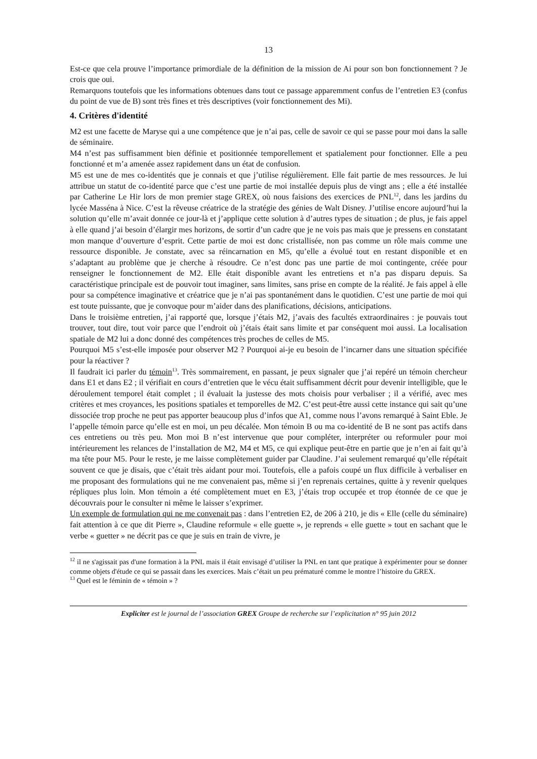13
Est-ce que cela prouve l’importance primordiale de la définition de la mission de Ai pour son bon fonctionnement ? Je crois que oui.
Remarquons toutefois que les informations obtenues dans tout ce passage apparemment confus de l’entretien E3 (confus du point de vue de B) sont très fines et très descriptives (voir fonctionnement des Mi).
4. Critères d'identité
M2 est une facette de Maryse qui a une compétence que je n’ai pas, celle de savoir ce qui se passe pour moi dans la salle de séminaire.
M4 n’est pas suffisamment bien définie et positionnée temporellement et spatialement pour fonctionner. Elle a peu fonctionné et m’a amenée assez rapidement dans un état de confusion.
M5 est une de mes co-identités que je connais et que j’utilise régulièrement. Elle fait partie de mes ressources. Je lui attribue un statut de co-identité parce que c’est une partie de moi installée depuis plus de vingt ans ; elle a été installée par Catherine Le Hir lors de mon premier stage GREX, où nous faisions des exercices de PNL<sup>12</sup>, dans les jardins du lycée Masséna à Nice. C’est la rêveuse créatrice de la stratégie des génies de Walt Disney. J’utilise encore aujourd’hui la solution qu’elle m’avait donnée ce jour-là et j’applique cette solution à d’autres types de situation ; de plus, je fais appel à elle quand j’ai besoin d’élargir mes horizons, de sortir d’un cadre que je ne vois pas mais que je pressens en constatant mon manque d’ouverture d’esprit. Cette partie de moi est donc cristallisée, non pas comme un rôle mais comme une ressource disponible. Je constate, avec sa réincarnation en M5, qu’elle a évolué tout en restant disponible et en s’adaptant au problème que je cherche à résoudre. Ce n’est donc pas une partie de moi contingente, créée pour renseigner le fonctionnement de M2. Elle était disponible avant les entretiens et n’a pas disparu depuis. Sa caractéristique principale est de pouvoir tout imaginer, sans limites, sans prise en compte de la réalité. Je fais appel à elle pour sa compétence imaginative et créatrice que je n’ai pas spontanément dans le quotidien. C’est une partie de moi qui est toute puissante, que je convoque pour m’aider dans des planifications, décisions, anticipations.
Dans le troisième entretien, j’ai rapporté que, lorsque j’étais M2, j’avais des facultés extraordinaires : je pouvais tout trouver, tout dire, tout voir parce que l’endroit où j’étais était sans limite et par conséquent moi aussi. La localisation spatiale de M2 lui a donc donné des compétences très proches de celles de M5.
Pourquoi M5 s’est-elle imposée pour observer M2 ? Pourquoi ai-je eu besoin de l’incarner dans une situation spécifiée pour la réactiver ?
Il faudrait ici parler du témoin<sup>13</sup>. Très sommairement, en passant, je peux signaler que j’ai repéré un témoin chercheur dans E1 et dans E2 ; il vérifiait en cours d’entretien que le vécu était suffisamment décrit pour devenir intelligible, que le déroulement temporel était complet ; il évaluait la justesse des mots choisis pour verbaliser ; il a vérifié, avec mes critères et mes croyances, les positions spatiales et temporelles de M2. C’est peut-être aussi cette instance qui sait qu’une dissociée trop proche ne peut pas apporter beaucoup plus d’infos que A1, comme nous l’avons remarqué à Saint Eble. Je l’appelle témoin parce qu’elle est en moi, un peu décalée. Mon témoin B ou ma co-identité de B ne sont pas actifs dans ces entretiens ou très peu. Mon moi B n’est intervenue que pour compléter, interpréter ou reformuler pour moi intérieurement les relances de l’installation de M2, M4 et M5, ce qui explique peut-être en partie que je n’en ai fait qu’à ma tête pour M5. Pour le reste, je me laisse complètement guider par Claudine. J’ai seulement remarqué qu’elle répétait souvent ce que je disais, que c’était très aidant pour moi. Toutefois, elle a pafois coupé un flux difficile à verbaliser en me proposant des formulations qui ne me convenaient pas, même si j’en reprenais certaines, quitte à y revenir quelques répliques plus loin. Mon témoin a été complètement muet en E3, j’étais trop occupée et trop étonnée de ce que je découvrais pour le consulter ni même le laisser s’exprimer.
Un exemple de formulation qui ne me convenait pas : dans l’entretien E2, de 206 à 210, je dis « Elle (celle du séminaire) fait attention à ce que dit Pierre », Claudine reformule « elle guette », je reprends « elle guette » tout en sachant que le verbe « guetter » ne décrit pas ce que je suis en train de vivre, je
<sup>12</sup> il ne s'agissait pas d'une formation à la PNL mais il était envisagé d’utiliser la PNL en tant que pratique à expérimenter pour se donner comme objets d'étude ce qui se passait dans les exercices. Mais c’était un peu prématuré comme le montre l’histoire du GREX.
<sup>13</sup> Quel est le féminin de « témoin » ?
Expliciter est le journal de l’association GREX Groupe de recherche sur l’explicitation n° 95 juin 2012